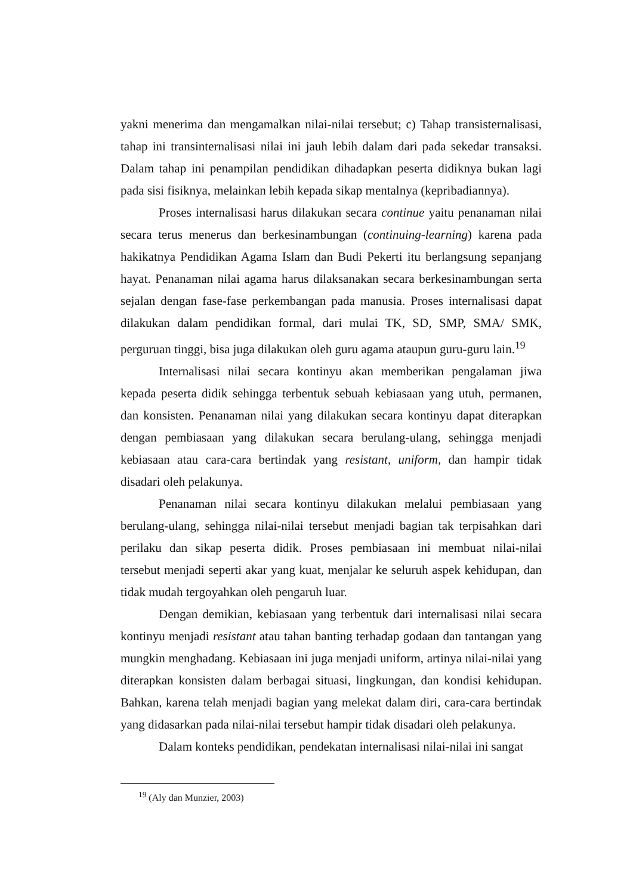yakni menerima dan mengamalkan nilai-nilai tersebut; c) Tahap transisternalisasi, tahap ini transinternalisasi nilai ini jauh lebih dalam dari pada sekedar transaksi. Dalam tahap ini penampilan pendidikan dihadapkan peserta didiknya bukan lagi pada sisi fisiknya, melainkan lebih kepada sikap mentalnya (kepribadiannya).
Proses internalisasi harus dilakukan secara continue yaitu penanaman nilai secara terus menerus dan berkesinambungan (continuing-learning) karena pada hakikatnya Pendidikan Agama Islam dan Budi Pekerti itu berlangsung sepanjang hayat. Penanaman nilai agama harus dilaksanakan secara berkesinambungan serta sejalan dengan fase-fase perkembangan pada manusia. Proses internalisasi dapat dilakukan dalam pendidikan formal, dari mulai TK, SD, SMP, SMA/ SMK, perguruan tinggi, bisa juga dilakukan oleh guru agama ataupun guru-guru lain.<sup>19</sup>
Internalisasi nilai secara kontinyu akan memberikan pengalaman jiwa kepada peserta didik sehingga terbentuk sebuah kebiasaan yang utuh, permanen, dan konsisten. Penanaman nilai yang dilakukan secara kontinyu dapat diterapkan dengan pembiasaan yang dilakukan secara berulang-ulang, sehingga menjadi kebiasaan atau cara-cara bertindak yang resistant, uniform, dan hampir tidak disadari oleh pelakunya.
Penanaman nilai secara kontinyu dilakukan melalui pembiasaan yang berulang-ulang, sehingga nilai-nilai tersebut menjadi bagian tak terpisahkan dari perilaku dan sikap peserta didik. Proses pembiasaan ini membuat nilai-nilai tersebut menjadi seperti akar yang kuat, menjalar ke seluruh aspek kehidupan, dan tidak mudah tergoyahkan oleh pengaruh luar.
Dengan demikian, kebiasaan yang terbentuk dari internalisasi nilai secara kontinyu menjadi resistant atau tahan banting terhadap godaan dan tantangan yang mungkin menghadang. Kebiasaan ini juga menjadi uniform, artinya nilai-nilai yang diterapkan konsisten dalam berbagai situasi, lingkungan, dan kondisi kehidupan. Bahkan, karena telah menjadi bagian yang melekat dalam diri, cara-cara bertindak yang didasarkan pada nilai-nilai tersebut hampir tidak disadari oleh pelakunya.
Dalam konteks pendidikan, pendekatan internalisasi nilai-nilai ini sangat
<sup>19</sup> (Aly dan Munzier, 2003)